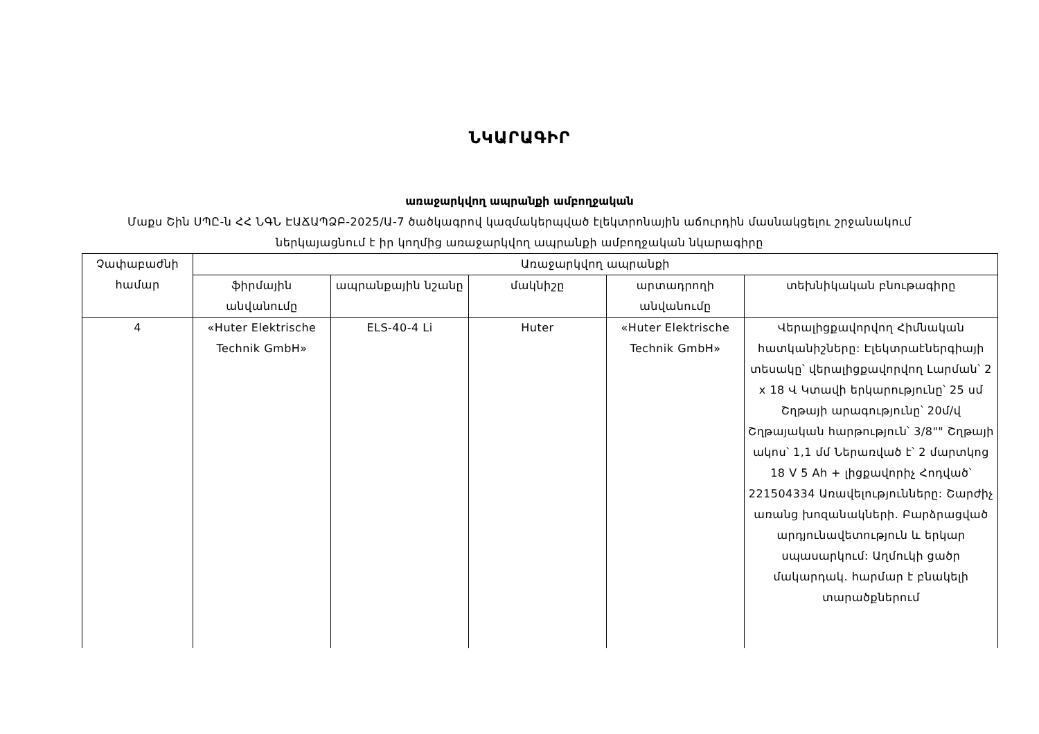ՆԿԱՐԱԳԻՐ
առաջարկվող ապրանքի ամբողջական
Մաքս Շին ՍՊԸ-ն ՀՀ ՆԳՆ ԷԱՃԱՊՁԲ-2025/Ա-7 ծածկագրով կազմակերպված էլեկտրոնային աճուրդին մասնակցելու շրջանակում
ներկայացնում է իր կողմից առաջարկվող ապրանքի ամբողջական նկարագիրը
| Չափաբաժնի համար | Առաջարկվող ապրանքի | | | | |
| --- | --- | --- | --- | --- | --- |
| | ֆիրմային անվանումը | ապրանքային նշանը | մակնիշը | արտադրողի անվանումը | տեխնիկական բնութագիրը |
| 4 | «Huter Elektrische Technik GmbH» | ELS-40-4 Li | Huter | «Huter Elektrische Technik GmbH» | Վերալիցքավորվող Հիմնական հատկանիշները: Էլեկտրաէներգիայի տեսակը՝ վերալիցքավորվող Լարման՝ 2 x 18 Վ Կտավի երկարությունը՝ 25 սմ Շղթայի արագությունը՝ 20մ/վ Շղթայական հարթություն՝ 3/8"" Շղթայի ակոս՝ 1,1 մմ Ներառված է՝ 2 մարտկոց 18 V 5 Ah + լիցքավորիչ Հոդված՝ 221504334 Առավելությունները: Շարժիչ առանց խոզանակների. Բարձրացված արդյունավետություն և երկար սպասարկում: Աղմուկի ցածր մակարդակ. հարմար է բնակելի տարածքներում |